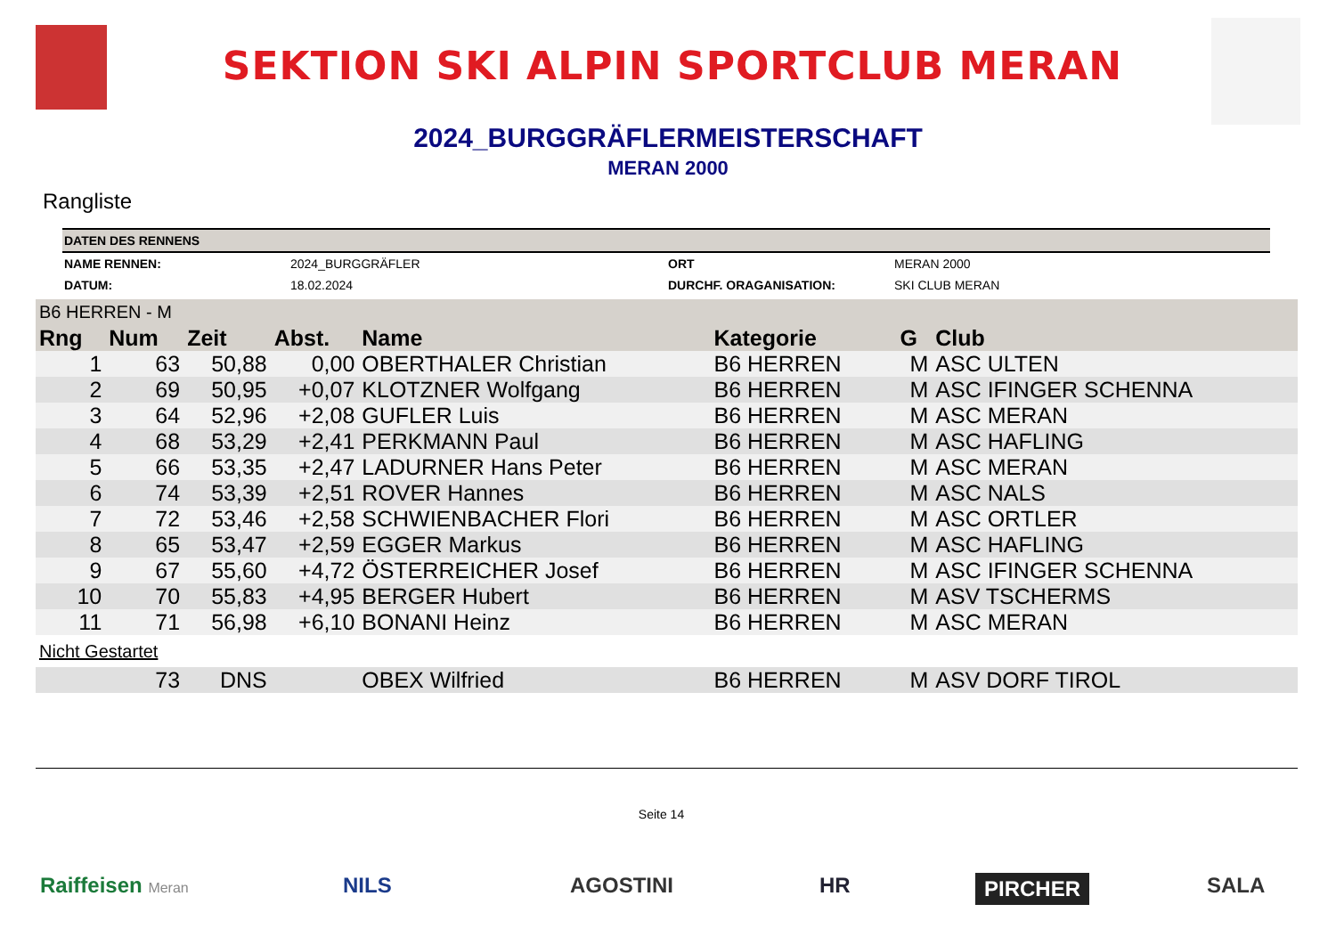SEKTION SKI ALPIN SPORTCLUB MERAN
2024_BURGGRÄFLERMEISTERSCHAFT
MERAN 2000
Rangliste
| DATEN DES RENNENS | | | |
| NAME RENNEN: | 2024_BURGGRÄFLER | ORT | MERAN 2000 |
| DATUM: | 18.02.2024 | DURCHF. ORAGANISATION: | SKI CLUB MERAN |
| B6 HERREN - M | | | | | | | |
| Rng | Num | Zeit | Abst. | Name | Kategorie | G | Club |
| 1 | 63 | 50,88 | 0,00 | OBERTHALER Christian | B6 HERREN | M | ASC ULTEN |
| 2 | 69 | 50,95 | +0,07 | KLOTZNER Wolfgang | B6 HERREN | M | ASC IFINGER SCHENNA |
| 3 | 64 | 52,96 | +2,08 | GUFLER Luis | B6 HERREN | M | ASC MERAN |
| 4 | 68 | 53,29 | +2,41 | PERKMANN Paul | B6 HERREN | M | ASC HAFLING |
| 5 | 66 | 53,35 | +2,47 | LADURNER Hans Peter | B6 HERREN | M | ASC MERAN |
| 6 | 74 | 53,39 | +2,51 | ROVER Hannes | B6 HERREN | M | ASC NALS |
| 7 | 72 | 53,46 | +2,58 | SCHWIENBACHER Flori | B6 HERREN | M | ASC ORTLER |
| 8 | 65 | 53,47 | +2,59 | EGGER Markus | B6 HERREN | M | ASC HAFLING |
| 9 | 67 | 55,60 | +4,72 | ÖSTERREICHER Josef | B6 HERREN | M | ASC IFINGER SCHENNA |
| 10 | 70 | 55,83 | +4,95 | BERGER Hubert | B6 HERREN | M | ASV TSCHERMS |
| 11 | 71 | 56,98 | +6,10 | BONANI Heinz | B6 HERREN | M | ASC MERAN |
| Nicht Gestartet | | | | | | | |
| | 73 | DNS | | OBEX Wilfried | B6 HERREN | M | ASV DORF TIROL |
Seite 14
Raiffeisen Meran NILS AGOSTINI HR PIRCHER SALA